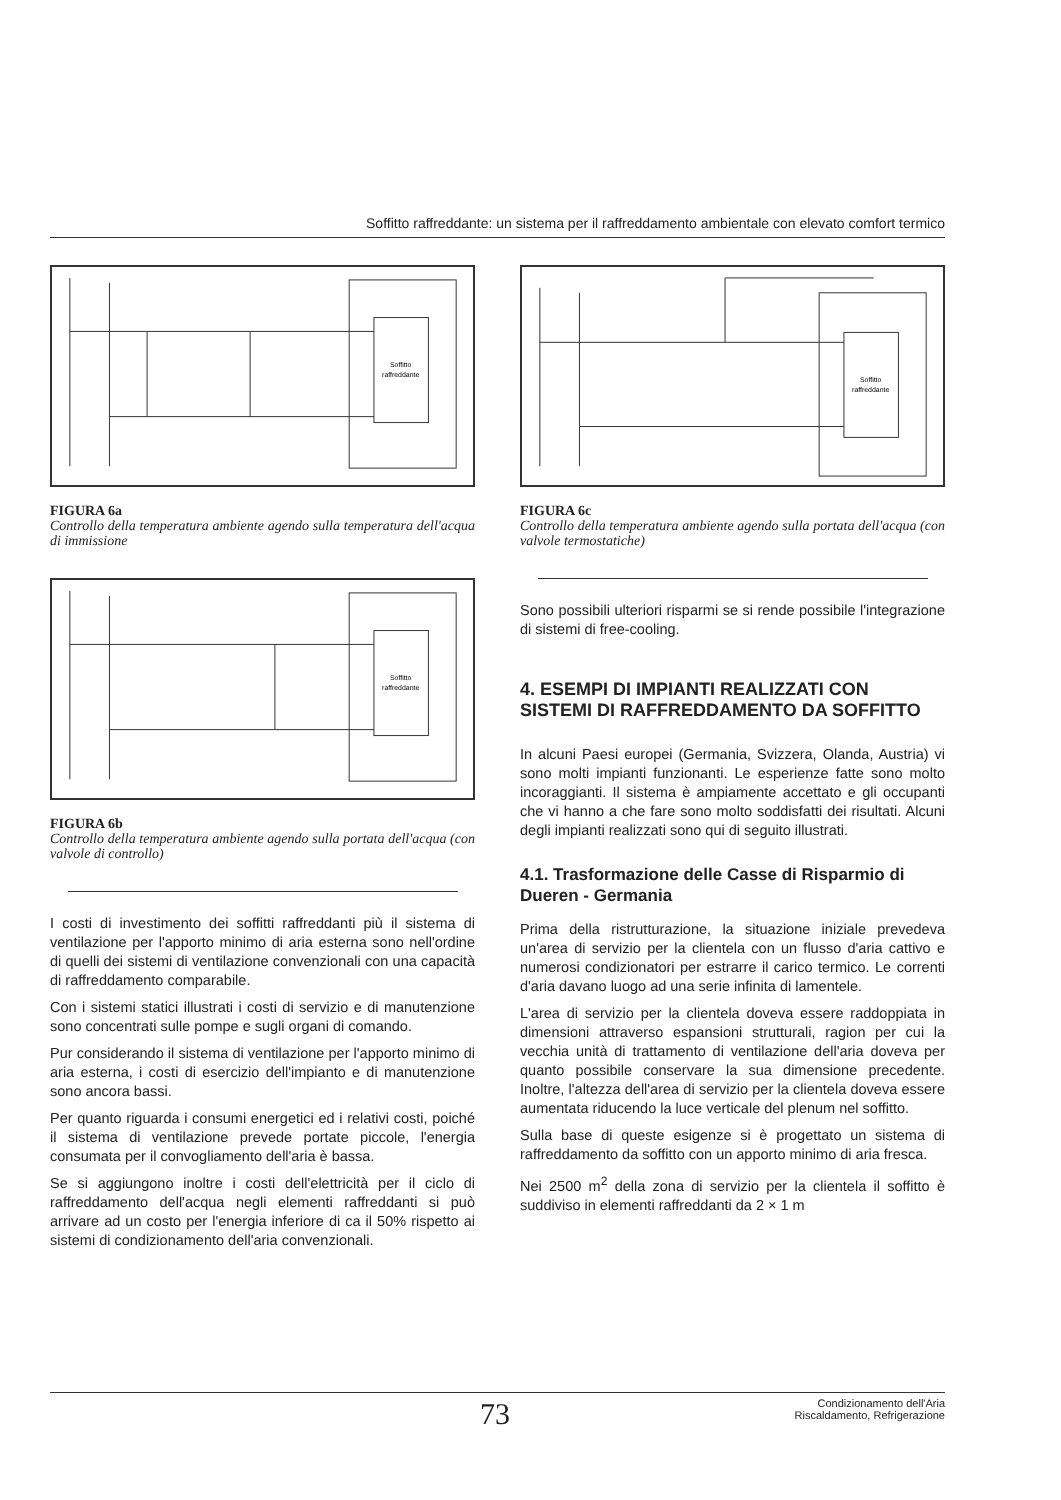Soffitto raffreddante: un sistema per il raffreddamento ambientale con elevato comfort termico
Soffitto
raffreddante
FIGURA 6a
Controllo della temperatura ambiente agendo sulla temperatura dell'acqua di immissione
Soffitto
raffreddante
FIGURA 6b
Controllo della temperatura ambiente agendo sulla portata dell'acqua (con valvole di controllo)
I costi di investimento dei soffitti raffreddanti più il sistema di ventilazione per l'apporto minimo di aria esterna sono nell'ordine di quelli dei sistemi di ventilazione convenzionali con una capacità di raffreddamento comparabile.
Con i sistemi statici illustrati i costi di servizio e di manutenzione sono concentrati sulle pompe e sugli organi di comando.
Pur considerando il sistema di ventilazione per l'apporto minimo di aria esterna, i costi di esercizio dell'impianto e di manutenzione sono ancora bassi.
Per quanto riguarda i consumi energetici ed i relativi costi, poiché il sistema di ventilazione prevede portate piccole, l'energia consumata per il convogliamento dell'aria è bassa.
Se si aggiungono inoltre i costi dell'elettricità per il ciclo di raffreddamento dell'acqua negli elementi raffreddanti si può arrivare ad un costo per l'energia inferiore di ca il 50% rispetto ai sistemi di condizionamento dell'aria convenzionali.
Soffitto
raffreddante
FIGURA 6c
Controllo della temperatura ambiente agendo sulla portata dell'acqua (con valvole termostatiche)
Sono possibili ulteriori risparmi se si rende possibile l'integrazione di sistemi di free-cooling.
4. ESEMPI DI IMPIANTI REALIZZATI CON SISTEMI DI RAFFREDDAMENTO DA SOFFITTO
In alcuni Paesi europei (Germania, Svizzera, Olanda, Austria) vi sono molti impianti funzionanti. Le esperienze fatte sono molto incoraggianti. Il sistema è ampiamente accettato e gli occupanti che vi hanno a che fare sono molto soddisfatti dei risultati. Alcuni degli impianti realizzati sono qui di seguito illustrati.
4.1. Trasformazione delle Casse di Risparmio di Dueren - Germania
Prima della ristrutturazione, la situazione iniziale prevedeva un'area di servizio per la clientela con un flusso d'aria cattivo e numerosi condizionatori per estrarre il carico termico. Le correnti d'aria davano luogo ad una serie infinita di lamentele.
L'area di servizio per la clientela doveva essere raddoppiata in dimensioni attraverso espansioni strutturali, ragion per cui la vecchia unità di trattamento di ventilazione dell'aria doveva per quanto possibile conservare la sua dimensione precedente. Inoltre, l'altezza dell'area di servizio per la clientela doveva essere aumentata riducendo la luce verticale del plenum nel soffitto.
Sulla base di queste esigenze si è progettato un sistema di raffreddamento da soffitto con un apporto minimo di aria fresca.
Nei 2500 m<sup>2</sup> della zona di servizio per la clientela il soffitto è suddiviso in elementi raffreddanti da 2 × 1 m
73 Condizionamento dell'Aria
Riscaldamento, Refrigerazione